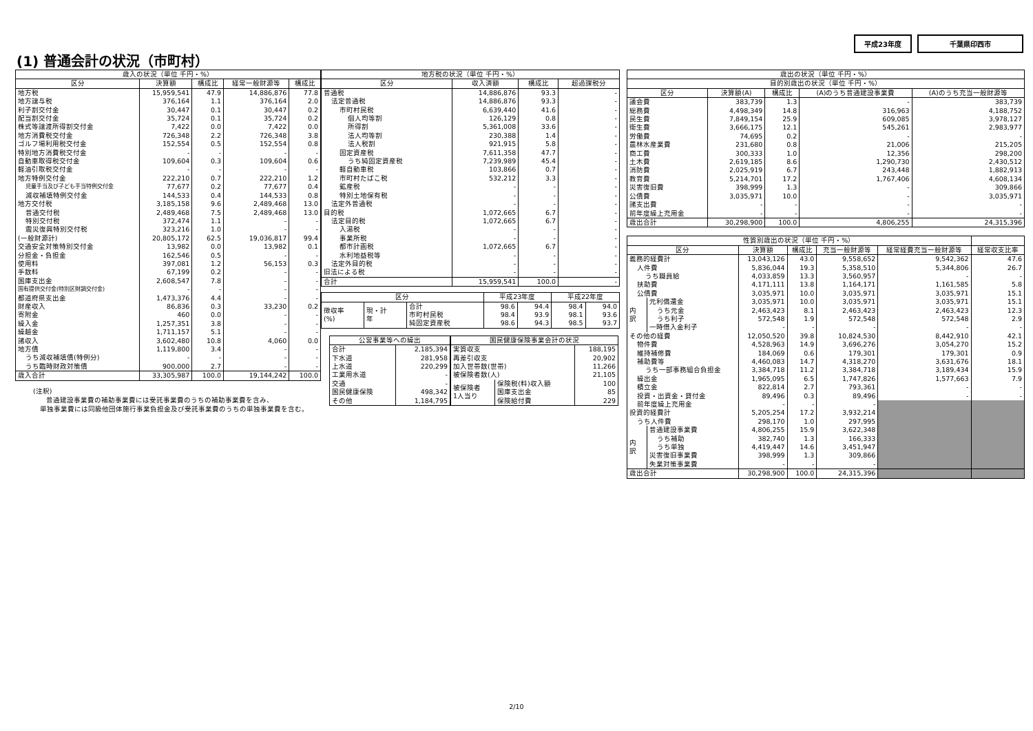平成23年度 千葉県印西市
(1) 普通会計の状況（市町村）
| 歳入の状況（単位 千円・%） | | | | |
| --- | --- | --- | --- | --- |
| 区分 | 決算額 | 構成比 | 経常一般財源等 | 構成比 |
| 地方税 | 15,959,541 | 47.9 | 14,886,876 | 77.8 |
| 地方譲与税 | 376,164 | 1.1 | 376,164 | 2.0 |
| 利子割交付金 | 30,447 | 0.1 | 30,447 | 0.2 |
| 配当割交付金 | 35,724 | 0.1 | 35,724 | 0.2 |
| 株式等譲渡所得割交付金 | 7,422 | 0.0 | 7,422 | 0.0 |
| 地方消費税交付金 | 726,348 | 2.2 | 726,348 | 3.8 |
| ゴルフ場利用税交付金 | 152,554 | 0.5 | 152,554 | 0.8 |
| 特別地方消費税交付金 | - | - | - | - |
| 自動車取得税交付金 | 109,604 | 0.3 | 109,604 | 0.6 |
| 軽油引取税交付金 | - | - | - | - |
| 地方特例交付金 | 222,210 | 0.7 | 222,210 | 1.2 |
| 児童手当及び子ども手当特例交付金 | 77,677 | 0.2 | 77,677 | 0.4 |
| 減収補填特例交付金 | 144,533 | 0.4 | 144,533 | 0.8 |
| 地方交付税 | 3,185,158 | 9.6 | 2,489,468 | 13.0 |
| 普通交付税 | 2,489,468 | 7.5 | 2,489,468 | 13.0 |
| 特別交付税 | 372,474 | 1.1 | - | - |
| 震災復興特別交付税 | 323,216 | 1.0 | - | - |
| (一般財源計) | 20,805,172 | 62.5 | 19,036,817 | 99.4 |
| 交通安全対策特別交付金 | 13,982 | 0.0 | 13,982 | 0.1 |
| 分担金・負担金 | 162,546 | 0.5 | - | - |
| 使用料 | 397,081 | 1.2 | 56,153 | 0.3 |
| 手数料 | 67,199 | 0.2 | - | - |
| 国庫支出金 | 2,608,547 | 7.8 | - | - |
| 国有提供交付金(特別区財調交付金) | - | - | - | - |
| 都道府県支出金 | 1,473,376 | 4.4 | - | - |
| 財産収入 | 86,836 | 0.3 | 33,230 | 0.2 |
| 寄附金 | 460 | 0.0 | - | - |
| 繰入金 | 1,257,351 | 3.8 | - | - |
| 繰越金 | 1,711,157 | 5.1 | - | - |
| 諸収入 | 3,602,480 | 10.8 | 4,060 | 0.0 |
| 地方債 | 1,119,800 | 3.4 | - | - |
| うち減収補填債(特例分) | - | - | - | - |
| うち臨時財政対策債 | 900,000 | 2.7 | - | - |
| 歳入合計 | 33,305,987 | 100.0 | 19,144,242 | 100.0 |
(注釈)
  普通建設事業費の補助事業費には受託事業費のうちの補助事業費を含み、
 単独事業費には同級他団体施行事業負担金及び受託事業費のうちの単独事業費を含む。
| 地方税の状況（単位 千円・%） | | | |
| --- | --- | --- | --- |
| 区分 | 収入済額 | 構成比 | 超過課税分 |
| 普通税 | 14,886,876 | 93.3 | - |
| 法定普通税 | 14,886,876 | 93.3 | - |
| 市町村民税 | 6,639,440 | 41.6 | - |
| 個人均等割 | 126,129 | 0.8 | - |
| 所得割 | 5,361,008 | 33.6 | - |
| 法人均等割 | 230,388 | 1.4 | - |
| 法人税割 | 921,915 | 5.8 | - |
| 固定資産税 | 7,611,358 | 47.7 | - |
| うち純固定資産税 | 7,239,989 | 45.4 | - |
| 軽自動車税 | 103,866 | 0.7 | - |
| 市町村たばこ税 | 532,212 | 3.3 | - |
| 鉱産税 | - | - | - |
| 特別土地保有税 | - | - | - |
| 法定外普通税 | - | - | - |
| 目的税 | 1,072,665 | 6.7 | - |
| 法定目的税 | 1,072,665 | 6.7 | - |
| 入湯税 | - | - | - |
| 事業所税 | - | - | - |
| 都市計画税 | 1,072,665 | 6.7 | - |
| 水利地益税等 | - | - | - |
| 法定外目的税 | - | - | - |
| 旧法による税 | - | - | - |
| 合計 | 15,959,541 | 100.0 | - |
| 区分 | | | 平成23年度 | | 平成22年度 | |
| --- | --- | --- | --- | --- | --- | --- |
| 徴収率 (%) | 現・計 年 | 合計 | 98.6 | 94.4 | 98.4 | 94.0 |
| | | 市町村民税 | 98.4 | 93.9 | 98.1 | 93.6 |
| | | 純固定資産税 | 98.6 | 94.3 | 98.5 | 93.7 |
| 公営事業等への繰出 | |
| --- | --- |
| 合計 | 2,185,394 |
| 下水道 | 281,958 |
| 上水道 | 220,299 |
| 工業用水道 | - |
| 交通 | - |
| 国民健康保険 | 498,342 |
| その他 | 1,184,795 |
| 国民健康保険事業会計の状況 | | |
| --- | --- | --- |
| 実質収支 | | 188,195 |
| 再差引収支 | | 20,902 |
| 加入世帯数(世帯) | | 11,266 |
| 被保険者数(人) | | 21,105 |
| 被保険者 1人当り | 保険税(料)収入額 | 100 |
| | 国庫支出金 | 85 |
| | 保険給付費 | 229 |
| 歳出の状況（単位 千円・%） | | | | |
| --- | --- | --- | --- | --- |
| 目的別歳出の状況（単位 千円・%） | | | | |
| 区分 | 決算額(A) | 構成比 | (A)のうち普通建設事業費 | (A)のうち充当一般財源等 |
| 議会費 | 383,739 | 1.3 | - | 383,739 |
| 総務費 | 4,498,349 | 14.8 | 316,963 | 4,188,752 |
| 民生費 | 7,849,154 | 25.9 | 609,085 | 3,978,127 |
| 衛生費 | 3,666,175 | 12.1 | 545,261 | 2,983,977 |
| 労働費 | 74,695 | 0.2 | - | - |
| 農林水産業費 | 231,680 | 0.8 | 21,006 | 215,205 |
| 商工費 | 300,333 | 1.0 | 12,356 | 298,200 |
| 土木費 | 2,619,185 | 8.6 | 1,290,730 | 2,430,512 |
| 消防費 | 2,025,919 | 6.7 | 243,448 | 1,882,913 |
| 教育費 | 5,214,701 | 17.2 | 1,767,406 | 4,608,134 |
| 災害復旧費 | 398,999 | 1.3 | - | 309,866 |
| 公債費 | 3,035,971 | 10.0 | - | 3,035,971 |
| 諸支出費 | - | - | - | - |
| 前年度繰上充用金 | - | - | - | - |
| 歳出合計 | 30,298,900 | 100.0 | 4,806,255 | 24,315,396 |
| 性質別歳出の状況（単位 千円・%） | | | | | | |
| --- | --- | --- | --- | --- | --- | --- |
| 区分 | | 決算額 | 構成比 | 充当一般財源等 | 経常経費充当一般財源等 | 経常収支比率 |
| 義務的経費計 | | 13,043,126 | 43.0 | 9,558,652 | 9,542,362 | 47.6 |
| 人件費 | | 5,836,044 | 19.3 | 5,358,510 | 5,344,806 | 26.7 |
| うち職員給 | | 4,033,859 | 13.3 | 3,560,957 | - | - |
| 扶助費 | | 4,171,111 | 13.8 | 1,164,171 | 1,161,585 | 5.8 |
| 公債費 | | 3,035,971 | 10.0 | 3,035,971 | 3,035,971 | 15.1 |
| 内 訳 | 元利償還金 | 3,035,971 | 10.0 | 3,035,971 | 3,035,971 | 15.1 |
| | うち元金 | 2,463,423 | 8.1 | 2,463,423 | 2,463,423 | 12.3 |
| | うち利子 | 572,548 | 1.9 | 572,548 | 572,548 | 2.9 |
| | 一時借入金利子 | - | - | - | - | - |
| その他の経費 | | 12,050,520 | 39.8 | 10,824,530 | 8,442,910 | 42.1 |
| 物件費 | | 4,528,963 | 14.9 | 3,696,276 | 3,054,270 | 15.2 |
| 維持補修費 | | 184,069 | 0.6 | 179,301 | 179,301 | 0.9 |
| 補助費等 | | 4,460,083 | 14.7 | 4,318,270 | 3,631,676 | 18.1 |
| うち一部事務組合負担金 | | 3,384,718 | 11.2 | 3,384,718 | 3,189,434 | 15.9 |
| 繰出金 | | 1,965,095 | 6.5 | 1,747,826 | 1,577,663 | 7.9 |
| 積立金 | | 822,814 | 2.7 | 793,361 | - | - |
| 投資・出資金・貸付金 | | 89,496 | 0.3 | 89,496 | - | - |
| 前年度繰上充用金 | | - | - | - | | |
| 投資的経費計 | | 5,205,254 | 17.2 | 3,932,214 | | |
| うち人件費 | | 298,170 | 1.0 | 297,995 | | |
| 内 訳 | 普通建設事業費 | 4,806,255 | 15.9 | 3,622,348 | | |
| | うち補助 | 382,740 | 1.3 | 166,333 | | |
| | うち単独 | 4,419,447 | 14.6 | 3,451,947 | | |
| | 災害復旧事業費 | 398,999 | 1.3 | 309,866 | | |
| | 失業対策事業費 | - | - | - | | |
| 歳出合計 | | 30,298,900 | 100.0 | 24,315,396 | | |
2/10